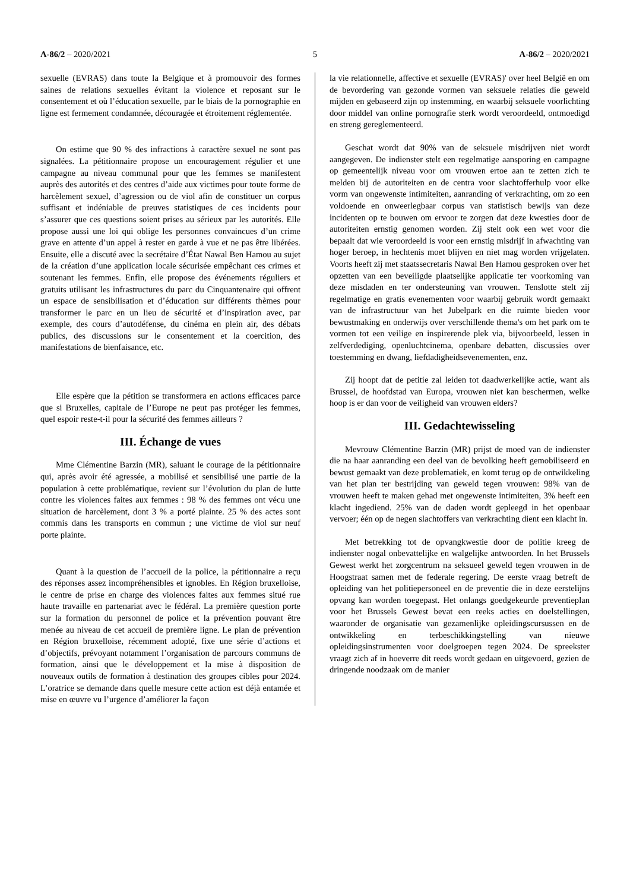A-86/2 – 2020/2021 5 A-86/2 – 2020/2021
sexuelle (EVRAS) dans toute la Belgique et à promouvoir des formes saines de relations sexuelles évitant la violence et reposant sur le consentement et où l’éducation sexuelle, par le biais de la pornographie en ligne est fermement condamnée, découragée et étroitement réglementée.
On estime que 90 % des infractions à caractère sexuel ne sont pas signalées. La pétitionnaire propose un encouragement régulier et une campagne au niveau communal pour que les femmes se manifestent auprès des autorités et des centres d’aide aux victimes pour toute forme de harcèlement sexuel, d’agression ou de viol afin de constituer un corpus suffisant et indéniable de preuves statistiques de ces incidents pour s’assurer que ces questions soient prises au sérieux par les autorités. Elle propose aussi une loi qui oblige les personnes convaincues d’un crime grave en attente d’un appel à rester en garde à vue et ne pas être libérées. Ensuite, elle a discuté avec la secrétaire d’État Nawal Ben Hamou au sujet de la création d’une application locale sécurisée empêchant ces crimes et soutenant les femmes. Enfin, elle propose des événements réguliers et gratuits utilisant les infrastructures du parc du Cinquantenaire qui offrent un espace de sensibilisation et d’éducation sur différents thèmes pour transformer le parc en un lieu de sécurité et d’inspiration avec, par exemple, des cours d’autodéfense, du cinéma en plein air, des débats publics, des discussions sur le consentement et la coercition, des manifestations de bienfaisance, etc.
Elle espère que la pétition se transformera en actions efficaces parce que si Bruxelles, capitale de l’Europe ne peut pas protéger les femmes, quel espoir reste-t-il pour la sécurité des femmes ailleurs ?
III. Échange de vues
Mme Clémentine Barzin (MR), saluant le courage de la pétitionnaire qui, après avoir été agressée, a mobilisé et sensibilisé une partie de la population à cette problématique, revient sur l’évolution du plan de lutte contre les violences faites aux femmes : 98 % des femmes ont vécu une situation de harcèlement, dont 3 % a porté plainte. 25 % des actes sont commis dans les transports en commun ; une victime de viol sur neuf porte plainte.
Quant à la question de l’accueil de la police, la pétitionnaire a reçu des réponses assez incompréhensibles et ignobles. En Région bruxelloise, le centre de prise en charge des violences faites aux femmes situé rue haute travaille en partenariat avec le fédéral. La première question porte sur la formation du personnel de police et la prévention pouvant être menée au niveau de cet accueil de première ligne. Le plan de prévention en Région bruxelloise, récemment adopté, fixe une série d’actions et d’objectifs, prévoyant notamment l’organisation de parcours communs de formation, ainsi que le développement et la mise à disposition de nouveaux outils de formation à destination des groupes cibles pour 2024. L’oratrice se demande dans quelle mesure cette action est déjà entamée et mise en œuvre vu l’urgence d’améliorer la façon
la vie relationnelle, affective et sexuelle (EVRAS)' over heel België en om de bevordering van gezonde vormen van seksuele relaties die geweld mijden en gebaseerd zijn op instemming, en waarbij seksuele voorlichting door middel van online pornografie sterk wordt veroordeeld, ontmoedigd en streng gereglementeerd.
Geschat wordt dat 90% van de seksuele misdrijven niet wordt aangegeven. De indienster stelt een regelmatige aansporing en campagne op gemeentelijk niveau voor om vrouwen ertoe aan te zetten zich te melden bij de autoriteiten en de centra voor slachtofferhulp voor elke vorm van ongewenste intimiteiten, aanranding of verkrachting, om zo een voldoende en onweerlegbaar corpus van statistisch bewijs van deze incidenten op te bouwen om ervoor te zorgen dat deze kwesties door de autoriteiten ernstig genomen worden. Zij stelt ook een wet voor die bepaalt dat wie veroordeeld is voor een ernstig misdrijf in afwachting van hoger beroep, in hechtenis moet blijven en niet mag worden vrijgelaten. Voorts heeft zij met staatssecretaris Nawal Ben Hamou gesproken over het opzetten van een beveiligde plaatselijke applicatie ter voorkoming van deze misdaden en ter ondersteuning van vrouwen. Tenslotte stelt zij regelmatige en gratis evenementen voor waarbij gebruik wordt gemaakt van de infrastructuur van het Jubelpark en die ruimte bieden voor bewustmaking en onderwijs over verschillende thema's om het park om te vormen tot een veilige en inspirerende plek via, bijvoorbeeld, lessen in zelfverdediging, openluchtcinema, openbare debatten, discussies over toestemming en dwang, liefdadigheidsevenementen, enz.
Zij hoopt dat de petitie zal leiden tot daadwerkelijke actie, want als Brussel, de hoofdstad van Europa, vrouwen niet kan beschermen, welke hoop is er dan voor de veiligheid van vrouwen elders?
III. Gedachtewisseling
Mevrouw Clémentine Barzin (MR) prijst de moed van de indienster die na haar aanranding een deel van de bevolking heeft gemobiliseerd en bewust gemaakt van deze problematiek, en komt terug op de ontwikkeling van het plan ter bestrijding van geweld tegen vrouwen: 98% van de vrouwen heeft te maken gehad met ongewenste intimiteiten, 3% heeft een klacht ingediend. 25% van de daden wordt gepleegd in het openbaar vervoer; één op de negen slachtoffers van verkrachting dient een klacht in.
Met betrekking tot de opvangkwestie door de politie kreeg de indienster nogal onbevattelijke en walgelijke antwoorden. In het Brussels Gewest werkt het zorgcentrum na seksueel geweld tegen vrouwen in de Hoogstraat samen met de federale regering. De eerste vraag betreft de opleiding van het politiepersoneel en de preventie die in deze eerstelijns opvang kan worden toegepast. Het onlangs goedgekeurde preventieplan voor het Brussels Gewest bevat een reeks acties en doelstellingen, waaronder de organisatie van gezamenlijke opleidingscursussen en de ontwikkeling en terbeschikkingstelling van nieuwe opleidingsinstrumenten voor doelgroepen tegen 2024. De spreekster vraagt zich af in hoeverre dit reeds wordt gedaan en uitgevoerd, gezien de dringende noodzaak om de manier